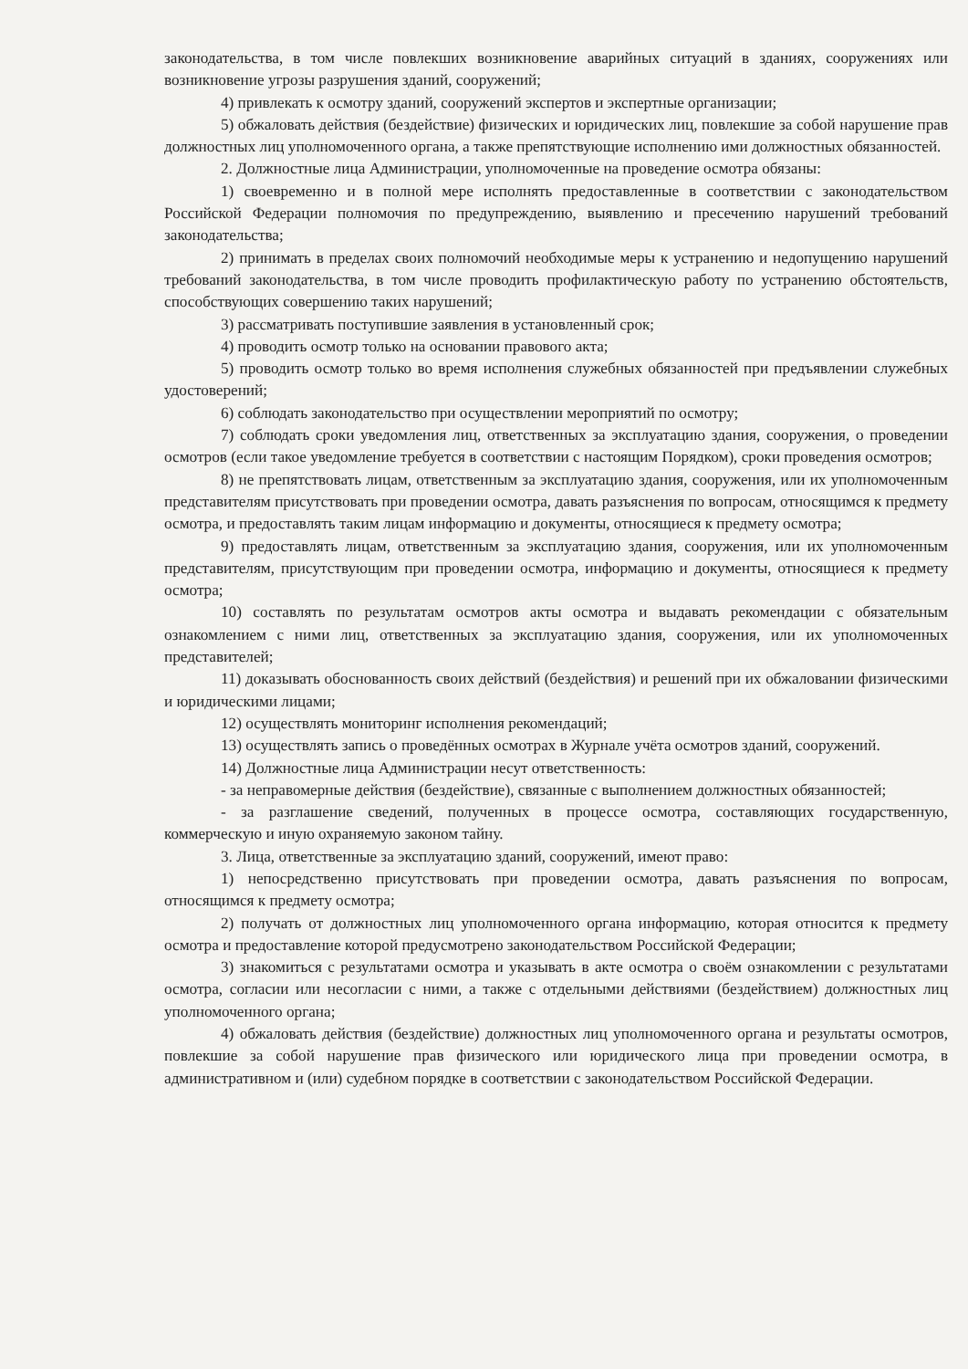законодательства, в том числе повлекших возникновение аварийных ситуаций в зданиях, сооружениях или возникновение угрозы разрушения зданий, сооружений;
4) привлекать к осмотру зданий, сооружений экспертов и экспертные организации;
5) обжаловать действия (бездействие) физических и юридических лиц, повлекшие за собой нарушение прав должностных лиц уполномоченного органа, а также препятствующие исполнению ими должностных обязанностей.
2. Должностные лица Администрации, уполномоченные на проведение осмотра обязаны:
1) своевременно и в полной мере исполнять предоставленные в соответствии с законодательством Российской Федерации полномочия по предупреждению, выявлению и пресечению нарушений требований законодательства;
2) принимать в пределах своих полномочий необходимые меры к устранению и недопущению нарушений требований законодательства, в том числе проводить профилактическую работу по устранению обстоятельств, способствующих совершению таких нарушений;
3) рассматривать поступившие заявления в установленный срок;
4) проводить осмотр только на основании правового акта;
5) проводить осмотр только во время исполнения служебных обязанностей при предъявлении служебных удостоверений;
6) соблюдать законодательство при осуществлении мероприятий по осмотру;
7) соблюдать сроки уведомления лиц, ответственных за эксплуатацию здания, сооружения, о проведении осмотров (если такое уведомление требуется в соответствии с настоящим Порядком), сроки проведения осмотров;
8) не препятствовать лицам, ответственным за эксплуатацию здания, сооружения, или их уполномоченным представителям присутствовать при проведении осмотра, давать разъяснения по вопросам, относящимся к предмету осмотра, и предоставлять таким лицам информацию и документы, относящиеся к предмету осмотра;
9) предоставлять лицам, ответственным за эксплуатацию здания, сооружения, или их уполномоченным представителям, присутствующим при проведении осмотра, информацию и документы, относящиеся к предмету осмотра;
10) составлять по результатам осмотров акты осмотра и выдавать рекомендации с обязательным ознакомлением с ними лиц, ответственных за эксплуатацию здания, сооружения, или их уполномоченных представителей;
11) доказывать обоснованность своих действий (бездействия) и решений при их обжаловании физическими и юридическими лицами;
12) осуществлять мониторинг исполнения рекомендаций;
13) осуществлять запись о проведённых осмотрах в Журнале учёта осмотров зданий, сооружений.
14) Должностные лица Администрации несут ответственность:
- за неправомерные действия (бездействие), связанные с выполнением должностных обязанностей;
- за разглашение сведений, полученных в процессе осмотра, составляющих государственную, коммерческую и иную охраняемую законом тайну.
3. Лица, ответственные за эксплуатацию зданий, сооружений, имеют право:
1) непосредственно присутствовать при проведении осмотра, давать разъяснения по вопросам, относящимся к предмету осмотра;
2) получать от должностных лиц уполномоченного органа информацию, которая относится к предмету осмотра и предоставление которой предусмотрено законодательством Российской Федерации;
3) знакомиться с результатами осмотра и указывать в акте осмотра о своём ознакомлении с результатами осмотра, согласии или несогласии с ними, а также с отдельными действиями (бездействием) должностных лиц уполномоченного органа;
4) обжаловать действия (бездействие) должностных лиц уполномоченного органа и результаты осмотров, повлекшие за собой нарушение прав физического или юридического лица при проведении осмотра, в административном и (или) судебном порядке в соответствии с законодательством Российской Федерации.